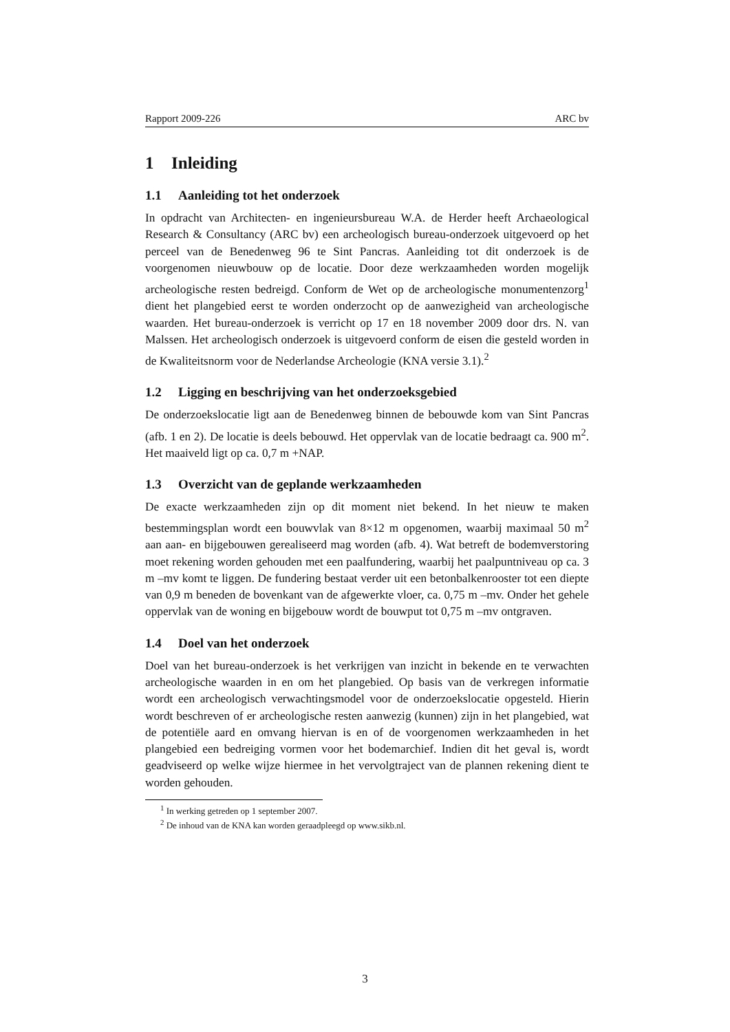Rapport 2009-226 ARC bv
1 Inleiding
1.1 Aanleiding tot het onderzoek
In opdracht van Architecten- en ingenieursbureau W.A. de Herder heeft Archaeological Research & Consultancy (ARC bv) een archeologisch bureau-onderzoek uitgevoerd op het perceel van de Benedenweg 96 te Sint Pancras. Aanleiding tot dit onderzoek is de voorgenomen nieuwbouw op de locatie. Door deze werkzaamheden worden mogelijk archeologische resten bedreigd. Conform de Wet op de archeologische monumentenzorg<sup>1</sup> dient het plangebied eerst te worden onderzocht op de aanwezigheid van archeologische waarden. Het bureau-onderzoek is verricht op 17 en 18 november 2009 door drs. N. van Malssen. Het archeologisch onderzoek is uitgevoerd conform de eisen die gesteld worden in de Kwaliteitsnorm voor de Nederlandse Archeologie (KNA versie 3.1).<sup>2</sup>
1.2 Ligging en beschrijving van het onderzoeksgebied
De onderzoekslocatie ligt aan de Benedenweg binnen de bebouwde kom van Sint Pancras (afb. 1 en 2). De locatie is deels bebouwd. Het oppervlak van de locatie bedraagt ca. 900 m<sup>2</sup>. Het maaiveld ligt op ca. 0,7 m +NAP.
1.3 Overzicht van de geplande werkzaamheden
De exacte werkzaamheden zijn op dit moment niet bekend. In het nieuw te maken bestemmingsplan wordt een bouwvlak van 8×12 m opgenomen, waarbij maximaal 50 m<sup>2</sup> aan aan- en bijgebouwen gerealiseerd mag worden (afb. 4). Wat betreft de bodemverstoring moet rekening worden gehouden met een paalfundering, waarbij het paalpuntniveau op ca. 3 m –mv komt te liggen. De fundering bestaat verder uit een betonbalkenrooster tot een diepte van 0,9 m beneden de bovenkant van de afgewerkte vloer, ca. 0,75 m –mv. Onder het gehele oppervlak van de woning en bijgebouw wordt de bouwput tot 0,75 m –mv ontgraven.
1.4 Doel van het onderzoek
Doel van het bureau-onderzoek is het verkrijgen van inzicht in bekende en te verwachten archeologische waarden in en om het plangebied. Op basis van de verkregen informatie wordt een archeologisch verwachtingsmodel voor de onderzoekslocatie opgesteld. Hierin wordt beschreven of er archeologische resten aanwezig (kunnen) zijn in het plangebied, wat de potentiële aard en omvang hiervan is en of de voorgenomen werkzaamheden in het plangebied een bedreiging vormen voor het bodemarchief. Indien dit het geval is, wordt geadviseerd op welke wijze hiermee in het vervolgtraject van de plannen rekening dient te worden gehouden.
<sup>1</sup> In werking getreden op 1 september 2007.
<sup>2</sup> De inhoud van de KNA kan worden geraadpleegd op www.sikb.nl.
3